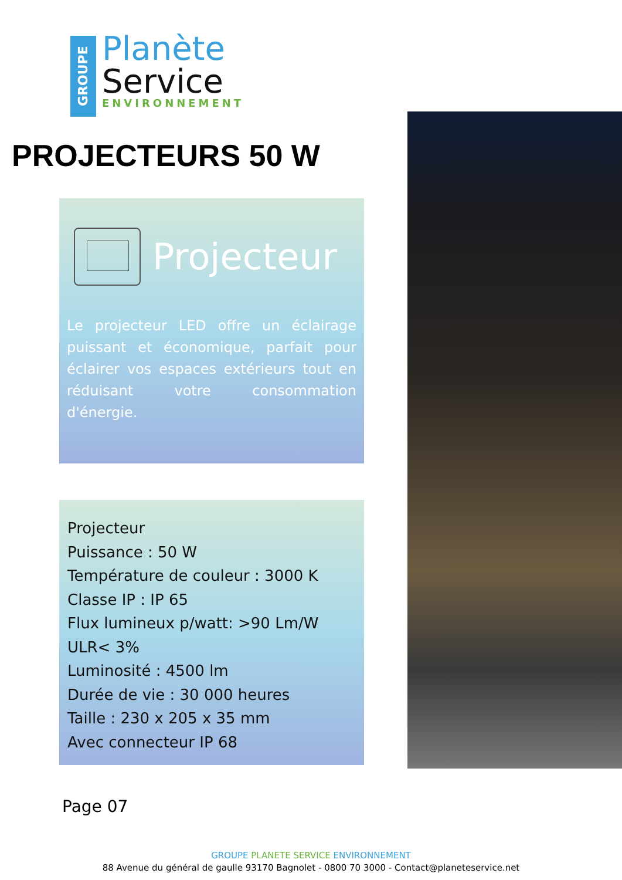GROUPE
Planète
Service
ENVIRONNEMENT
PROJECTEURS 50 W
Projecteur
Le projecteur LED offre un éclairage puissant et économique, parfait pour éclairer vos espaces extérieurs tout en réduisant votre consommation d'énergie.
Projecteur
Puissance : 50 W
Température de couleur : 3000 K
Classe IP : IP 65
Flux lumineux p/watt: >90 Lm/W
ULR< 3%
Luminosité : 4500 lm
Durée de vie : 30 000 heures
Taille : 230 x 205 x 35 mm
Avec connecteur IP 68
Page 07
GROUPE PLANETE SERVICE ENVIRONNEMENT
88 Avenue du général de gaulle 93170 Bagnolet - 0800 70 3000 - Contact@planeteservice.net